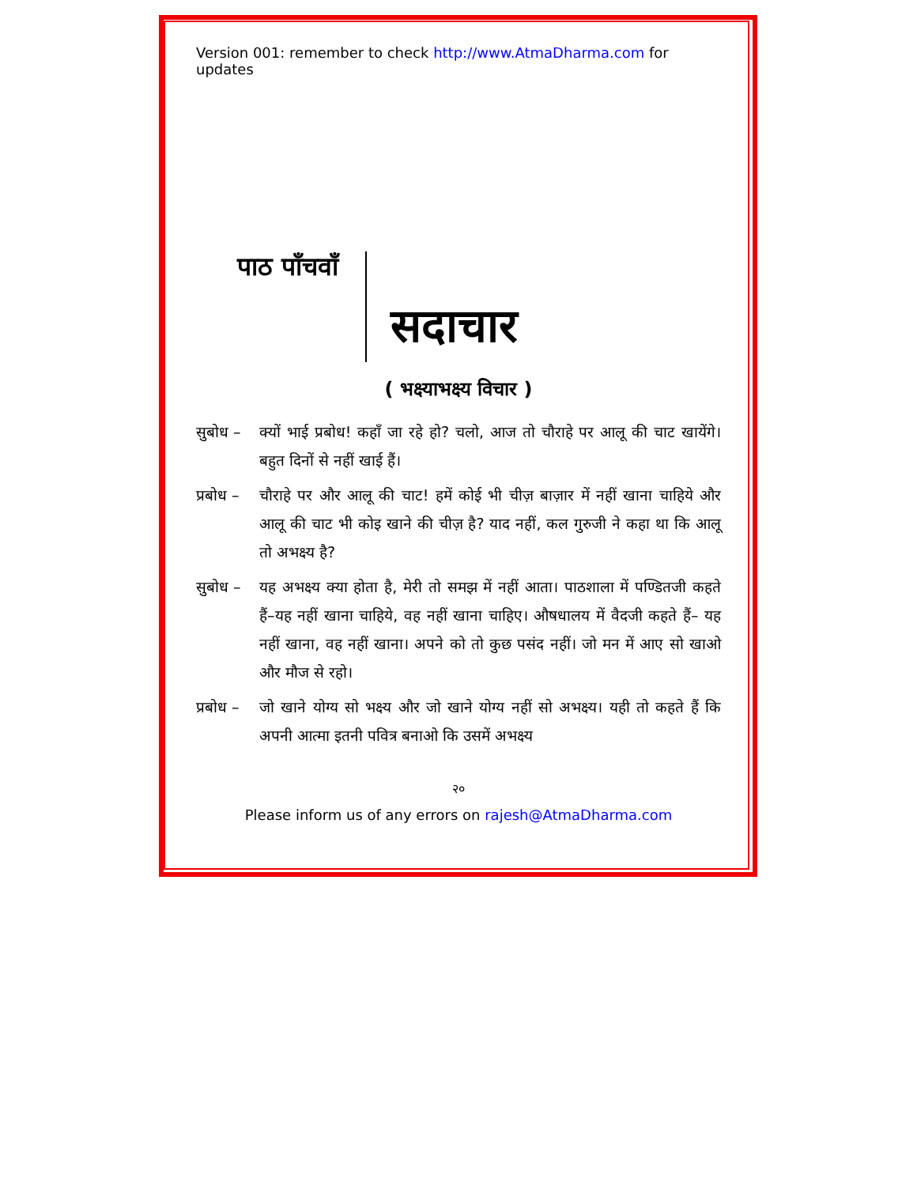Version 001: remember to check http://www.AtmaDharma.com for updates
पाठ पाँचवाँ
सदाचार
( भक्ष्याभक्ष्य विचार )
सुबोध – क्यों भाई प्रबोध! कहाँ जा रहे हो? चलो, आज तो चौराहे पर आलू की चाट खायेंगे। बहुत दिनों से नहीं खाई हैं।
प्रबोध –
चौराहे पर और आलू की चाट! हमें कोई भी चीज़ बाज़ार में नहीं खाना चाहिये और आलू की चाट भी कोइ खाने की चीज़ है? याद नहीं, कल गुरुजी ने कहा था कि आलू तो अभक्ष्य है?
सुबोध – यह अभक्ष्य क्या होता है, मेरी तो समझ में नहीं आता। पाठशाला में पण्डितजी कहते हैं–यह नहीं खाना चाहिये, वह नहीं खाना चाहिए। औषधालय में वैदजी कहते हैं– यह नहीं खाना, वह नहीं खाना। अपने को तो कुछ पसंद नहीं। जो मन में आए सो खाओ और मौज से रहो।
प्रबोध –
जो खाने योग्य सो भक्ष्य और जो खाने योग्य नहीं सो अभक्ष्य। यही तो कहते हैं कि अपनी आत्मा इतनी पवित्र बनाओ कि उसमें अभक्ष्य
२०
Please inform us of any errors on rajesh@AtmaDharma.com